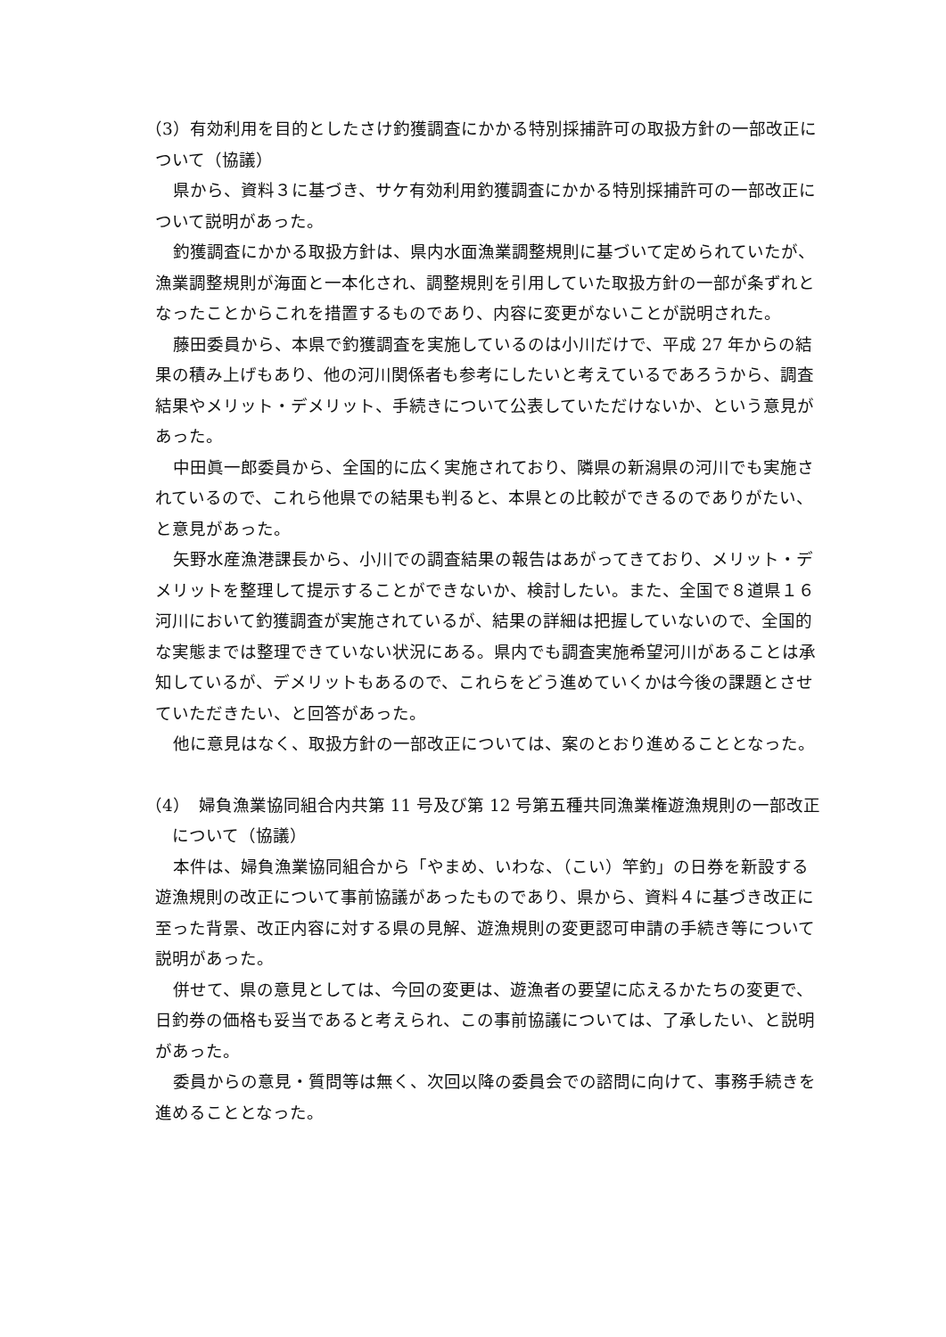（3）有効利用を目的としたさけ釣獲調査にかかる特別採捕許可の取扱方針の一部改正について（協議）
県から、資料３に基づき、サケ有効利用釣獲調査にかかる特別採捕許可の一部改正について説明があった。
釣獲調査にかかる取扱方針は、県内水面漁業調整規則に基づいて定められていたが、漁業調整規則が海面と一本化され、調整規則を引用していた取扱方針の一部が条ずれとなったことからこれを措置するものであり、内容に変更がないことが説明された。
藤田委員から、本県で釣獲調査を実施しているのは小川だけで、平成 27 年からの結果の積み上げもあり、他の河川関係者も参考にしたいと考えているであろうから、調査結果やメリット・デメリット、手続きについて公表していただけないか、という意見があった。
中田眞一郎委員から、全国的に広く実施されており、隣県の新潟県の河川でも実施されているので、これら他県での結果も判ると、本県との比較ができるのでありがたい、と意見があった。
矢野水産漁港課長から、小川での調査結果の報告はあがってきており、メリット・デメリットを整理して提示することができないか、検討したい。また、全国で８道県１６河川において釣獲調査が実施されているが、結果の詳細は把握していないので、全国的な実態までは整理できていない状況にある。県内でも調査実施希望河川があることは承知しているが、デメリットもあるので、これらをどう進めていくかは今後の課題とさせていただきたい、と回答があった。
他に意見はなく、取扱方針の一部改正については、案のとおり進めることとなった。
（4）　婦負漁業協同組合内共第 11 号及び第 12 号第五種共同漁業権遊漁規則の一部改正について（協議）
本件は、婦負漁業協同組合から「やまめ、いわな、（こい）竿釣」の日券を新設する遊漁規則の改正について事前協議があったものであり、県から、資料４に基づき改正に至った背景、改正内容に対する県の見解、遊漁規則の変更認可申請の手続き等について説明があった。
併せて、県の意見としては、今回の変更は、遊漁者の要望に応えるかたちの変更で、日釣券の価格も妥当であると考えられ、この事前協議については、了承したい、と説明があった。
委員からの意見・質問等は無く、次回以降の委員会での諮問に向けて、事務手続きを進めることとなった。